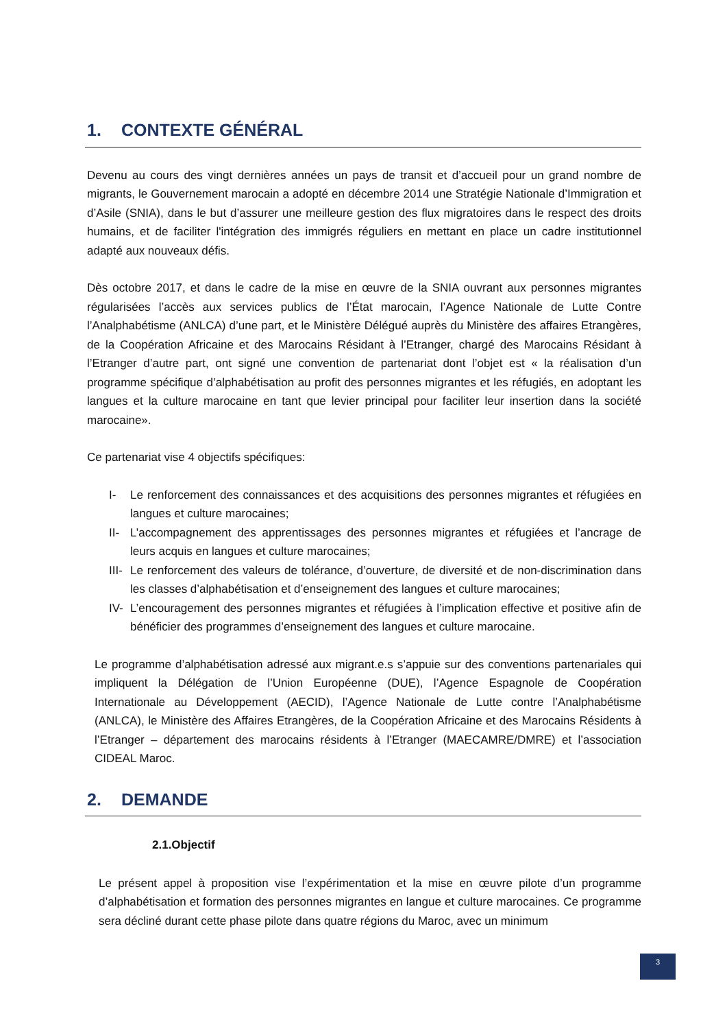1. CONTEXTE GÉNÉRAL
Devenu au cours des vingt dernières années un pays de transit et d’accueil pour un grand nombre de migrants, le Gouvernement marocain a adopté en décembre 2014 une Stratégie Nationale d’Immigration et d’Asile (SNIA), dans le but d’assurer une meilleure gestion des flux migratoires dans le respect des droits humains, et de faciliter l'intégration des immigrés réguliers en mettant en place un cadre institutionnel adapté aux nouveaux défis.
Dès octobre 2017, et dans le cadre de la mise en œuvre de la SNIA ouvrant aux personnes migrantes régularisées l’accès aux services publics de l’État marocain, l’Agence Nationale de Lutte Contre l’Analphabétisme (ANLCA) d’une part, et le Ministère Délégué auprès du Ministère des affaires Etrangères, de la Coopération Africaine et des Marocains Résidant à l’Etranger, chargé des Marocains Résidant à l’Etranger d’autre part, ont signé une convention de partenariat dont l’objet est « la réalisation d’un programme spécifique d’alphabétisation au profit des personnes migrantes et les réfugiés, en adoptant les langues et la culture marocaine en tant que levier principal pour faciliter leur insertion dans la société marocaine».
Ce partenariat vise 4 objectifs spécifiques:
I- Le renforcement des connaissances et des acquisitions des personnes migrantes et réfugiées en langues et culture marocaines;
II- L’accompagnement des apprentissages des personnes migrantes et réfugiées et l’ancrage de leurs acquis en langues et culture marocaines;
III- Le renforcement des valeurs de tolérance, d’ouverture, de diversité et de non-discrimination dans les classes d’alphabétisation et d’enseignement des langues et culture marocaines;
IV- L’encouragement des personnes migrantes et réfugiées à l’implication effective et positive afin de bénéficier des programmes d’enseignement des langues et culture marocaine.
Le programme d’alphabétisation adressé aux migrant.e.s s’appuie sur des conventions partenariales qui impliquent la Délégation de l’Union Européenne (DUE), l’Agence Espagnole de Coopération Internationale au Développement (AECID), l’Agence Nationale de Lutte contre l’Analphabétisme (ANLCA), le Ministère des Affaires Etrangères, de la Coopération Africaine et des Marocains Résidents à l’Etranger – département des marocains résidents à l’Etranger (MAECAMRE/DMRE) et l’association CIDEAL Maroc.
2. DEMANDE
2.1.Objectif
Le présent appel à proposition vise l’expérimentation et la mise en œuvre pilote d’un programme d’alphabétisation et formation des personnes migrantes en langue et culture marocaines. Ce programme sera décliné durant cette phase pilote dans quatre régions du Maroc, avec un minimum
3